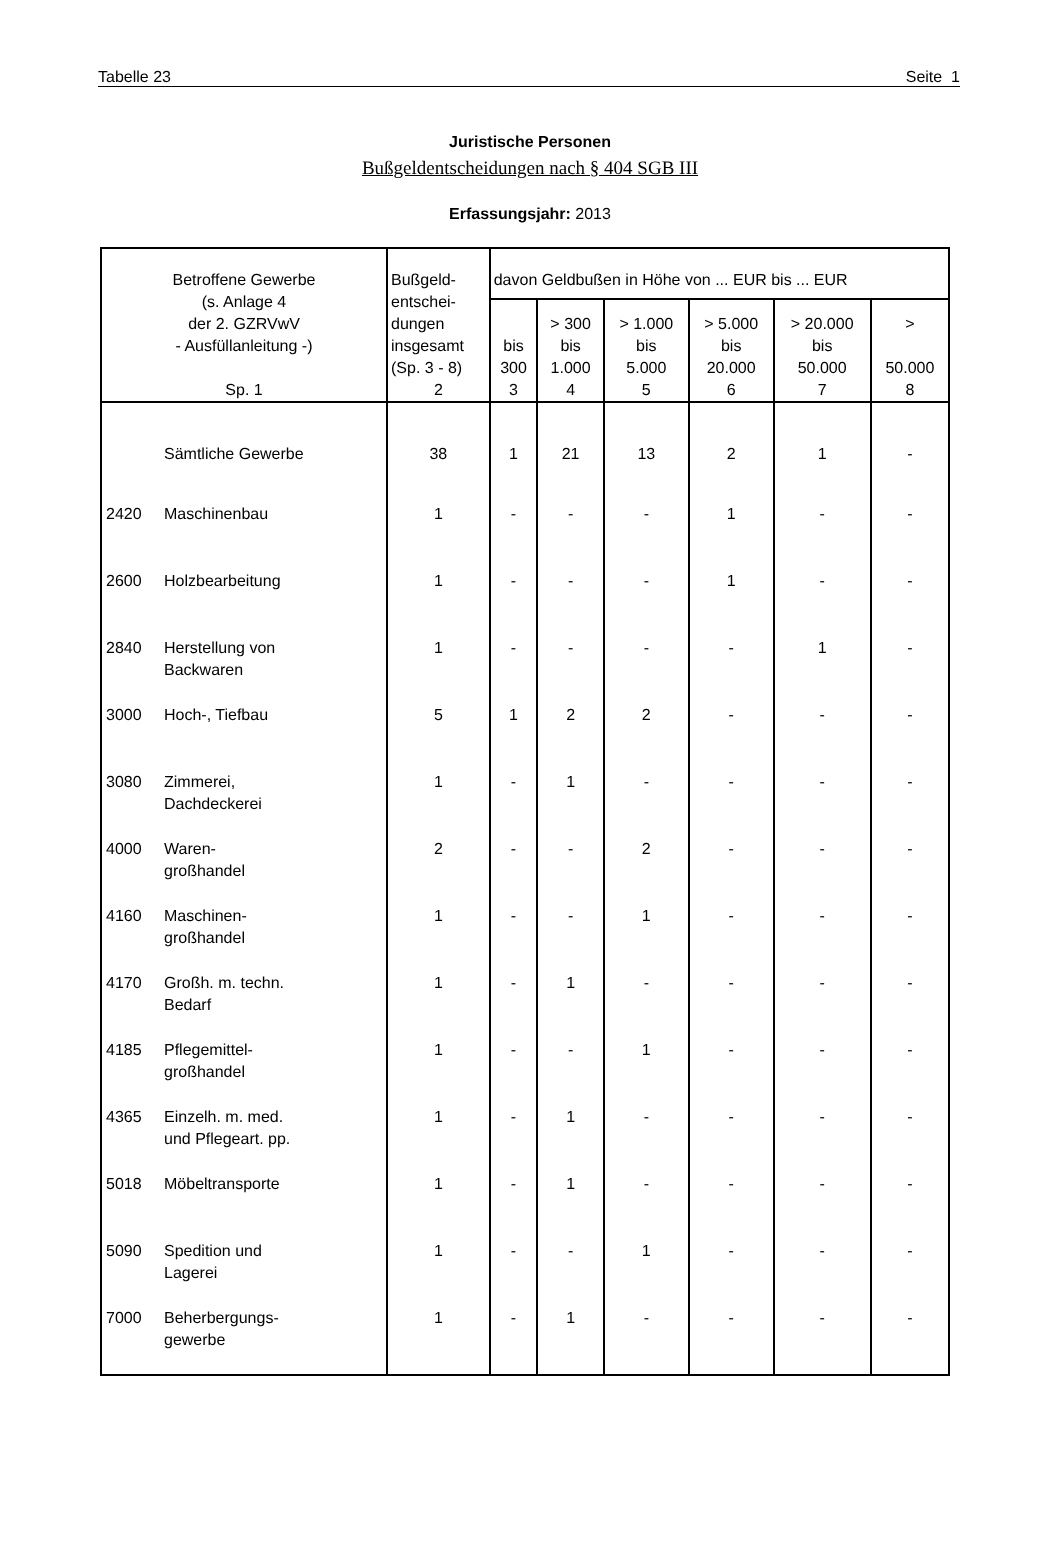Tabelle 23 Seite 1
Juristische Personen
Bußgeldentscheidungen nach § 404 SGB III
Erfassungsjahr: 2013
| Betroffene Gewerbe (s. Anlage 4 der 2. GZRVwV - Ausfüllanleitung -) Sp. 1 | Bußgeld- entschei- dungen insgesamt (Sp. 3 - 8) 2 | davon Geldbußen in Höhe von ... EUR bis ... EUR | | | | | |
| --- | --- | --- | --- | --- | --- | --- | --- |
| | | bis 300 3 | > 300 bis 1.000 4 | > 1.000 bis 5.000 5 | > 5.000 bis 20.000 6 | > 20.000 bis 50.000 7 | > 50.000 8 |
| Sämtliche Gewerbe | 38 | 1 | 21 | 13 | 2 | 1 | - |
| 2420 Maschinenbau | 1 | - | - | - | 1 | - | - |
| 2600 Holzbearbeitung | 1 | - | - | - | 1 | - | - |
| 2840 Herstellung von Backwaren | 1 | - | - | - | - | 1 | - |
| 3000 Hoch-, Tiefbau | 5 | 1 | 2 | 2 | - | - | - |
| 3080 Zimmerei, Dachdeckerei | 1 | - | 1 | - | - | - | - |
| 4000 Waren- großhandel | 2 | - | - | 2 | - | - | - |
| 4160 Maschinen- großhandel | 1 | - | - | 1 | - | - | - |
| 4170 Großh. m. techn. Bedarf | 1 | - | 1 | - | - | - | - |
| 4185 Pflegemittel- großhandel | 1 | - | - | 1 | - | - | - |
| 4365 Einzelh. m. med. und Pflegeart. pp. | 1 | - | 1 | - | - | - | - |
| 5018 Möbeltransporte | 1 | - | 1 | - | - | - | - |
| 5090 Spedition und Lagerei | 1 | - | - | 1 | - | - | - |
| 7000 Beherbergungs- gewerbe | 1 | - | 1 | - | - | - | - |